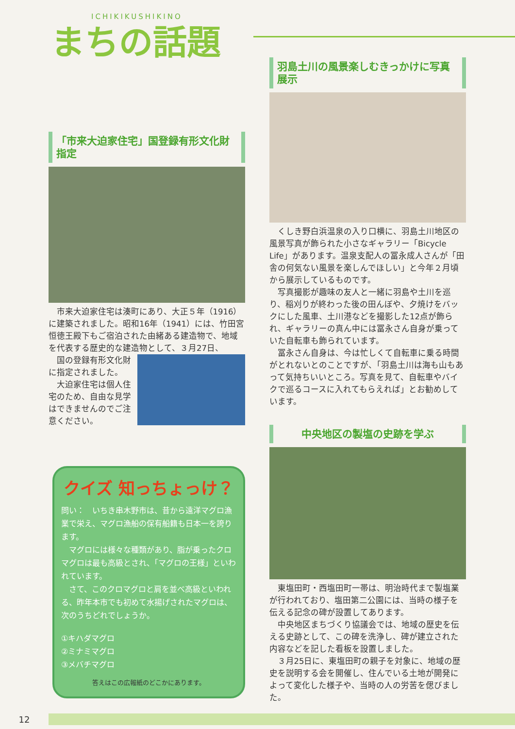ICHIKIKUSHIKINO
まちの話題
「市来大迫家住宅」国登録有形文化財指定
市来大迫家住宅は湊町にあり、大正５年（1916）に建築されました。昭和16年（1941）には、竹田宮恒徳王殿下もご宿泊された由緒ある建造物で、地域を代表する歴史的な建造物として、３月27日、
国の登録有形文化財に指定されました。
　大迫家住宅は個人住宅のため、自由な見学はできませんのでご注意ください。
クイズ 知っちょっけ？
問い：　いちき串木野市は、昔から遠洋マグロ漁業で栄え、マグロ漁船の保有船籍も日本一を誇ります。
　マグロには様々な種類があり、脂が乗ったクロマグロは最も高級とされ、「マグロの王様」といわれています。
　さて、このクロマグロと肩を並べ高級といわれる、昨年本市でも初めて水揚げされたマグロは、次のうちどれでしょうか。
①キハダマグロ
②ミナミマグロ
③メバチマグロ
答えはこの広報紙のどこかにあります。
羽島土川の風景楽しむきっかけに写真展示
くしき野白浜温泉の入り口横に、羽島土川地区の風景写真が飾られた小さなギャラリー「Bicycle Life」があります。温泉支配人の冨永成人さんが「田舎の何気ない風景を楽しんでほしい」と今年２月頃から展示しているものです。
写真撮影が趣味の友人と一緒に羽島や土川を巡り、稲刈りが終わった後の田んぼや、夕焼けをバックにした風車、土川港などを撮影した12点が飾られ、ギャラリーの真ん中には冨永さん自身が乗っていた自転車も飾られています。
冨永さん自身は、今は忙しくて自転車に乗る時間がとれないとのことですが、「羽島土川は海も山もあって気持ちいいところ。写真を見て、自転車やバイクで巡るコースに入れてもらえれば」とお勧めしています。
中央地区の製塩の史跡を学ぶ
東塩田町・西塩田町一帯は、明治時代まで製塩業が行われており、塩田第二公園には、当時の様子を伝える記念の碑が設置してあります。
中央地区まちづくり協議会では、地域の歴史を伝える史跡として、この碑を洗浄し、碑が建立された内容などを記した看板を設置しました。
３月25日に、東塩田町の親子を対象に、地域の歴史を説明する会を開催し、住んでいる土地が開発によって変化した様子や、当時の人の労苦を偲びました。
12